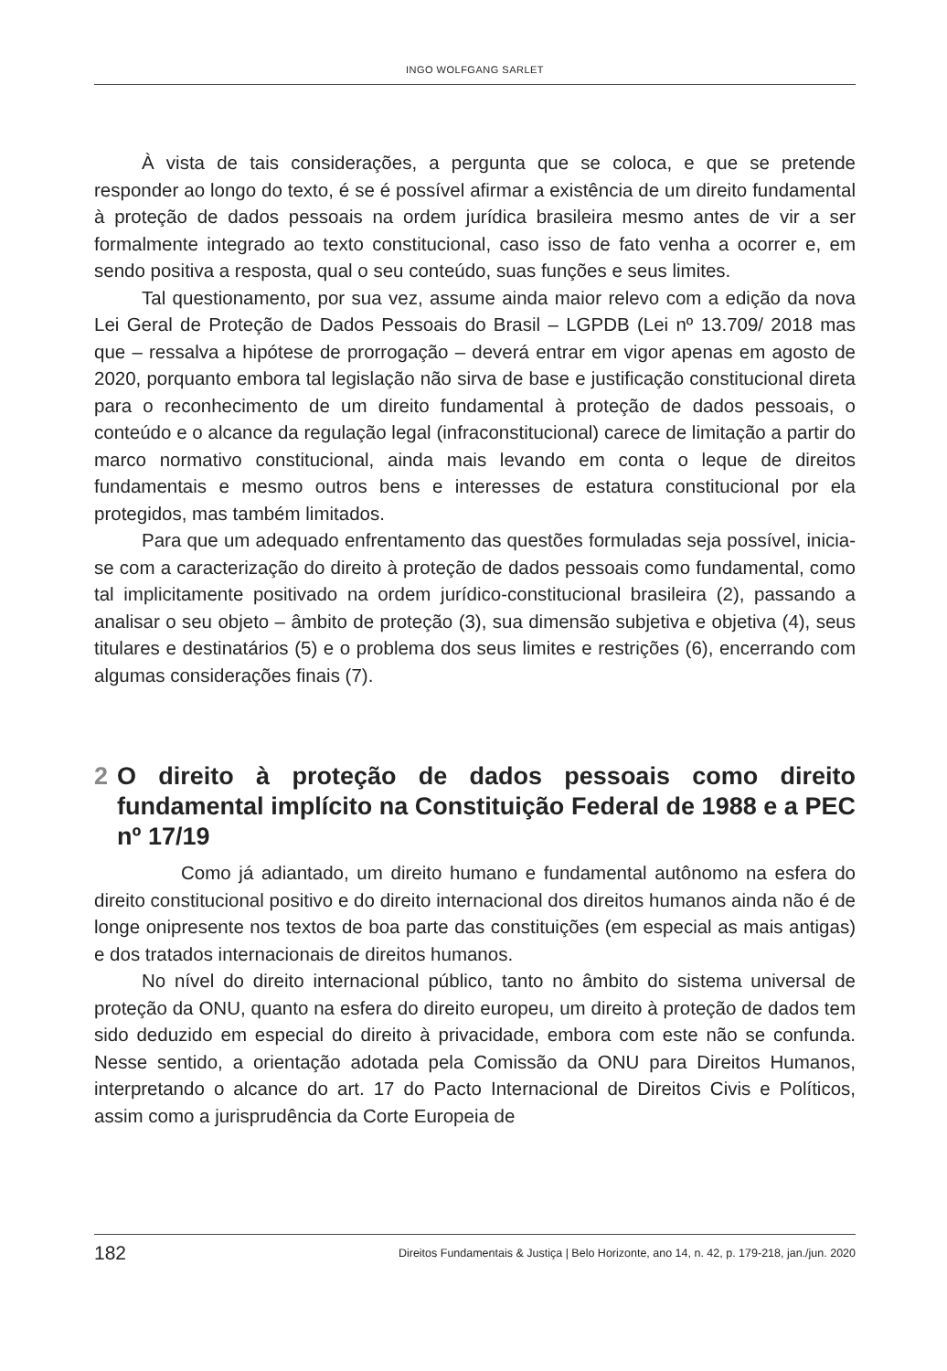INGO WOLFGANG SARLET
À vista de tais considerações, a pergunta que se coloca, e que se pretende responder ao longo do texto, é se é possível afirmar a existência de um direito fundamental à proteção de dados pessoais na ordem jurídica brasileira mesmo antes de vir a ser formalmente integrado ao texto constitucional, caso isso de fato venha a ocorrer e, em sendo positiva a resposta, qual o seu conteúdo, suas funções e seus limites.
Tal questionamento, por sua vez, assume ainda maior relevo com a edição da nova Lei Geral de Proteção de Dados Pessoais do Brasil – LGPDB (Lei nº 13.709/ 2018 mas que – ressalva a hipótese de prorrogação – deverá entrar em vigor apenas em agosto de 2020, porquanto embora tal legislação não sirva de base e justificação constitucional direta para o reconhecimento de um direito fundamental à proteção de dados pessoais, o conteúdo e o alcance da regulação legal (infraconstitucional) carece de limitação a partir do marco normativo constitucional, ainda mais levando em conta o leque de direitos fundamentais e mesmo outros bens e interesses de estatura constitucional por ela protegidos, mas também limitados.
Para que um adequado enfrentamento das questões formuladas seja possível, inicia-se com a caracterização do direito à proteção de dados pessoais como fundamental, como tal implicitamente positivado na ordem jurídico-constitucional brasileira (2), passando a analisar o seu objeto – âmbito de proteção (3), sua dimensão subjetiva e objetiva (4), seus titulares e destinatários (5) e o problema dos seus limites e restrições (6), encerrando com algumas considerações finais (7).
2 O direito à proteção de dados pessoais como direito fundamental implícito na Constituição Federal de 1988 e a PEC nº 17/19
Como já adiantado, um direito humano e fundamental autônomo na esfera do direito constitucional positivo e do direito internacional dos direitos humanos ainda não é de longe onipresente nos textos de boa parte das constituições (em especial as mais antigas) e dos tratados internacionais de direitos humanos.
No nível do direito internacional público, tanto no âmbito do sistema universal de proteção da ONU, quanto na esfera do direito europeu, um direito à proteção de dados tem sido deduzido em especial do direito à privacidade, embora com este não se confunda. Nesse sentido, a orientação adotada pela Comissão da ONU para Direitos Humanos, interpretando o alcance do art. 17 do Pacto Internacional de Direitos Civis e Políticos, assim como a jurisprudência da Corte Europeia de
182 Direitos Fundamentais & Justiça | Belo Horizonte, ano 14, n. 42, p. 179-218, jan./jun. 2020